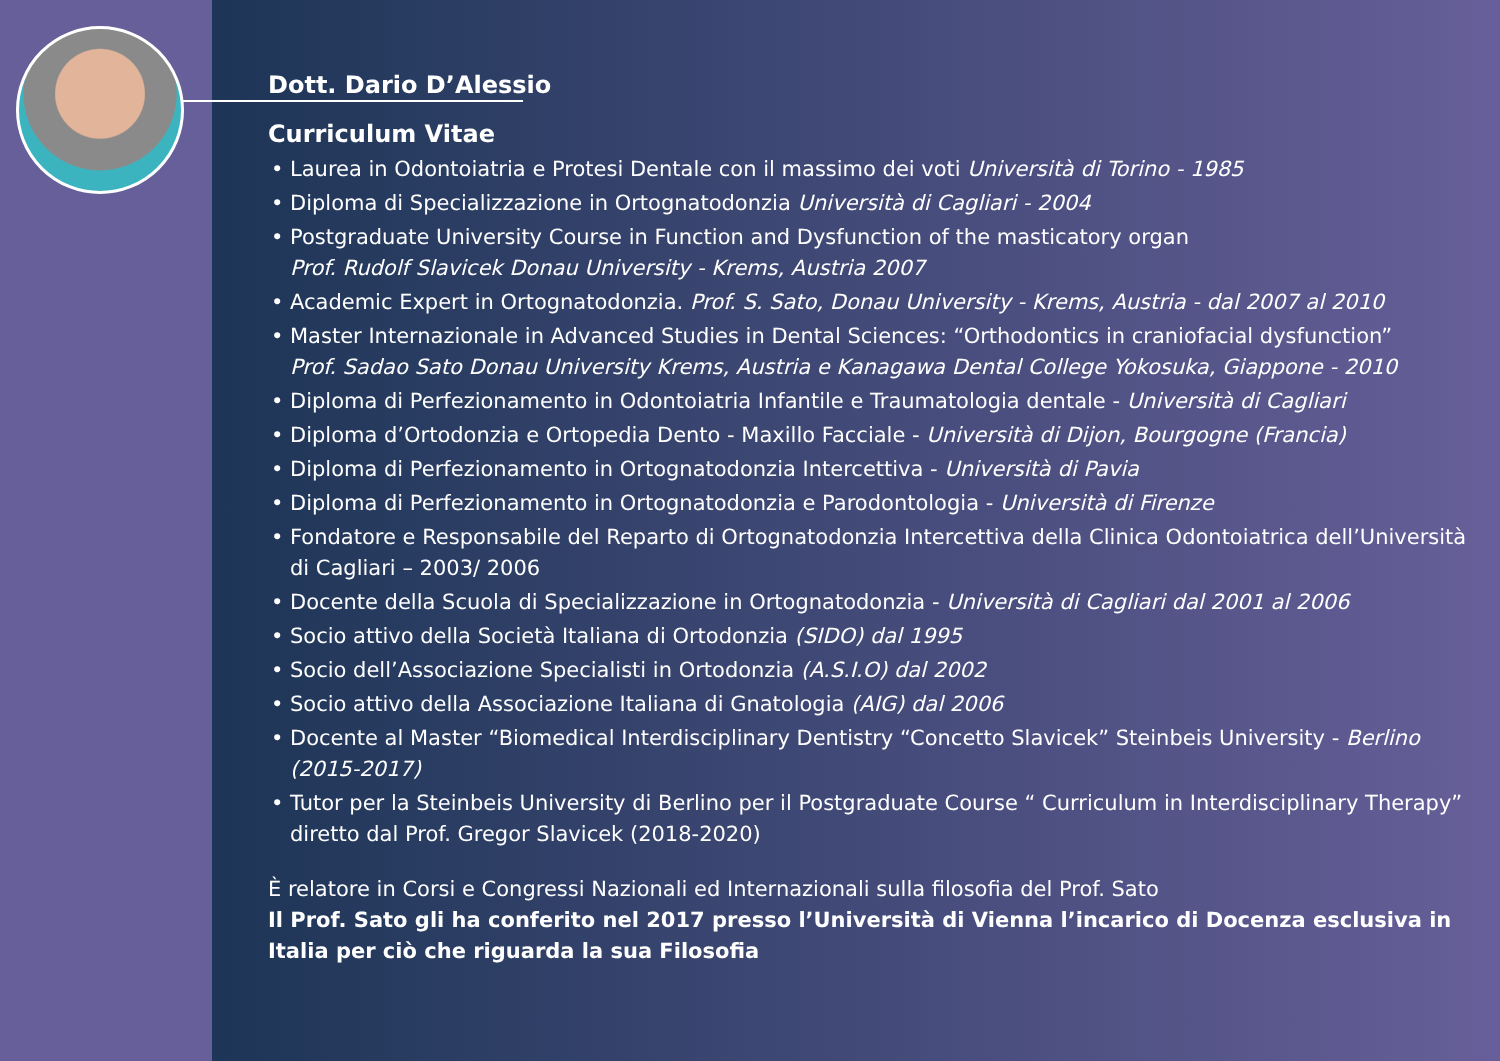Dott. Dario D’Alessio
Curriculum Vitae
Laurea in Odontoiatria e Protesi Dentale con il massimo dei voti Università di Torino - 1985
Diploma di Specializzazione in Ortognatodonzia Università di Cagliari - 2004
Postgraduate University Course in Function and Dysfunction of the masticatory organ
Prof. Rudolf Slavicek Donau University - Krems, Austria 2007
Academic Expert in Ortognatodonzia. Prof. S. Sato, Donau University - Krems, Austria - dal 2007 al 2010
Master Internazionale in Advanced Studies in Dental Sciences: “Orthodontics in craniofacial dysfunction”
Prof. Sadao Sato Donau University Krems, Austria e Kanagawa Dental College Yokosuka, Giappone - 2010
Diploma di Perfezionamento in Odontoiatria Infantile e Traumatologia dentale - Università di Cagliari
Diploma d’Ortodonzia e Ortopedia Dento - Maxillo Facciale - Università di Dijon, Bourgogne (Francia)
Diploma di Perfezionamento in Ortognatodonzia Intercettiva - Università di Pavia
Diploma di Perfezionamento in Ortognatodonzia e Parodontologia - Università di Firenze
Fondatore e Responsabile del Reparto di Ortognatodonzia Intercettiva della Clinica Odontoiatrica dell’Università di Cagliari – 2003/ 2006
Docente della Scuola di Specializzazione in Ortognatodonzia - Università di Cagliari dal 2001 al 2006
Socio attivo della Società Italiana di Ortodonzia (SIDO) dal 1995
Socio dell’Associazione Specialisti in Ortodonzia (A.S.I.O) dal 2002
Socio attivo della Associazione Italiana di Gnatologia (AIG) dal 2006
Docente al Master “Biomedical Interdisciplinary Dentistry “Concetto Slavicek” Steinbeis University - Berlino (2015-2017)
Tutor per la Steinbeis University di Berlino per il Postgraduate Course “ Curriculum in Interdisciplinary Therapy” diretto dal Prof. Gregor Slavicek (2018-2020)
È relatore in Corsi e Congressi Nazionali ed Internazionali sulla filosofia del Prof. Sato
Il Prof. Sato gli ha conferito nel 2017 presso l’Università di Vienna l’incarico di Docenza esclusiva in Italia per ciò che riguarda la sua Filosofia